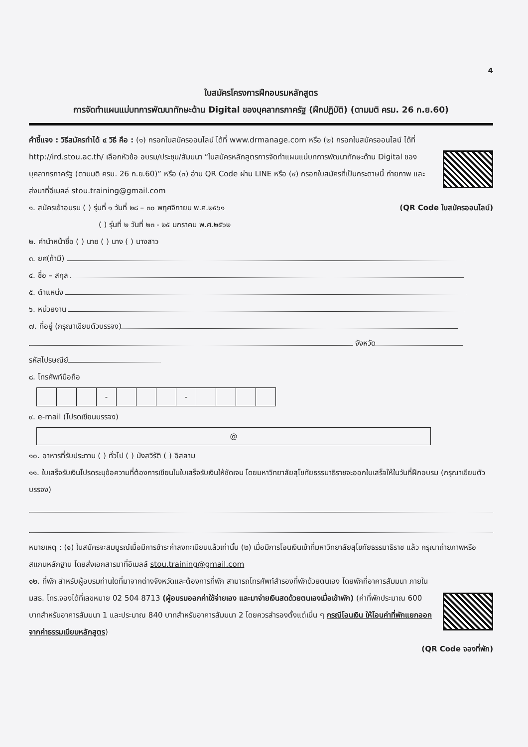4
ใบสมัครโครงการฝึกอบรมหลักสูตร
การจัดทำแผนแม่บทการพัฒนาทักษะด้าน Digital ของบุคลากรภาครัฐ (ฝึกปฏิบัติ) (ตามมติ ครม. 26 ก.ย.60)
คำชี้แจง : วิธีสมัครทำได้ ๔ วิธี คือ : (๑) กรอกใบสมัครออนไลน์ ได้ที่ www.drmanage.com หรือ (๒) กรอกใบสมัครออนไลน์ ได้ที่
http://ird.stou.ac.th/ เลือกหัวข้อ อบรม/ประชุม/สัมมนา “ใบสมัครหลักสูตรการจัดทำแผนแม่บทการพัฒนาทักษะด้าน Digital ของบุคลากรภาครัฐ (ตามมติ ครม. 26 ก.ย.60)” หรือ (๓) อ่าน QR Code ผ่าน LINE หรือ (๔) กรอกใบสมัครที่เป็นกระดาษนี้ ถ่ายภาพ และส่งมาที่อีเมลล์ stou.training@gmail.com
๑. สมัครเข้าอบรม ( ) รุ่นที่ ๑ วันที่ ๒๘ – ๓๐ พฤศจิกายน พ.ศ.๒๕๖๑ (QR Code ใบสมัครออนไลน์)
( ) รุ่นที่ ๒ วันที่ ๒๓ - ๒๕ มกราคม พ.ศ.๒๕๖๒
๒. คำนำหน้าชื่อ ( ) นาย ( ) นาง ( ) นางสาว
๓. ยศ(ถ้ามี)
๔. ชื่อ – สกุล
๕. ตำแหน่ง
๖. หน่วยงาน
๗. ที่อยู่ (กรุณาเขียนตัวบรรจง)
จังหวัด
รหัสไปรษณีย์
๘. โทรศัพท์มือถือ
| | | | - | | | | - | | | | |
๙. e-mail (โปรดเขียนบรรจง)
@
๑๐. อาหารที่รับประทาน ( ) ทั่วไป ( ) มังสวิรัติ ( ) อิสลาม
๑๑. ใบเสร็จรับเงินโปรดระบุข้อความที่ต้องการเขียนในใบเสร็จรับเงินให้ชัดเจน โดยมหาวิทยาลัยสุโขทัยธรรมาธิราชจะออกใบเสร็จให้ในวันที่ฝึกอบรม (กรุณาเขียนตัวบรรจง)
หมายเหตุ : (๑) ใบสมัครจะสมบูรณ์เมื่อมีการชำระค่าลงทะเบียนแล้วเท่านั้น (๒) เมื่อมีการโอนเงินเข้าที่มหาวิทยาลัยสุโขทัยธรรมาธิราช แล้ว กรุณาถ่ายภาพหรือสแกนหลักฐาน โดยส่งเอกสารมาที่อีเมลล์ stou.training@gmail.com
๑๒. ที่พัก สำหรับผู้อบรมท่านใดที่มาจากต่างจังหวัดและต้องการที่พัก สามารถโทรศัพท์สำรองที่พักด้วยตนเอง โดยพักที่อาคารสัมมนา ภายใน มสธ. โทร.จองได้ที่เลขหมาย 02 504 8713 (ผู้อบรมออกค่าใช้จ่ายเอง และมาจ่ายเงินสดด้วยตนเองเมื่อเข้าพัก) (ค่าที่พักประมาณ 600 บาทสำหรับอาคารสัมมนา 1 และประมาณ 840 บาทสำหรับอาคารสัมมนา 2 โดยควรสำรองตั้งแต่เนิ่น ๆ กรณีโอนเงิน ให้โอนค่าที่พักแยกออกจากค่าธรรมเนียมหลักสูตร)
(QR Code จองที่พัก)